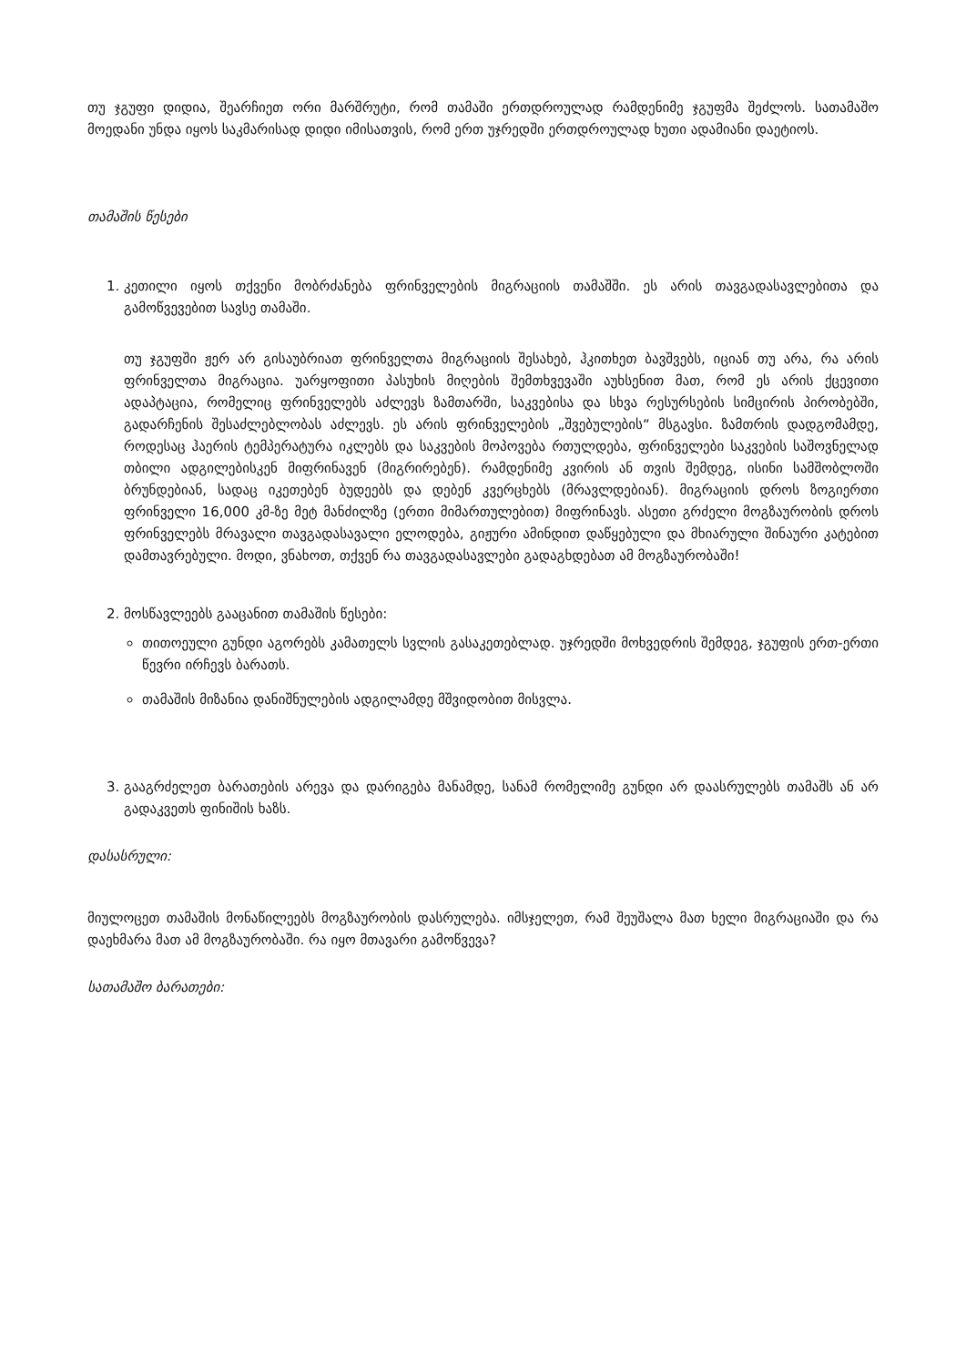თუ ჯგუფი დიდია, შეარჩიეთ ორი მარშრუტი, რომ თამაში ერთდროულად რამდენიმე ჯგუფმა შეძლოს. სათამაშო მოედანი უნდა იყოს საკმარისად დიდი იმისათვის, რომ ერთ უჯრედში ერთდროულად ხუთი ადამიანი დაეტიოს.
თამაშის წესები
1. კეთილი იყოს თქვენი მობრძანება ფრინველების მიგრაციის თამაშში. ეს არის თავგადასავლებითა და გამოწვევებით სავსე თამაში.
თუ ჯგუფში ჟერ არ გისაუბრიათ ფრინველთა მიგრაციის შესახებ, ჰკითხეთ ბავშვებს, იციან თუ არა, რა არის ფრინველთა მიგრაცია. უარყოფითი პასუხის მიღების შემთხვევაში აუხსენით მათ, რომ ეს არის ქცევითი ადაპტაცია, რომელიც ფრინველებს აძლევს ზამთარში, საკვებისა და სხვა რესურსების სიმცირის პირობებში, გადარჩენის შესაძლებლობას აძლევს. ეს არის ფრინველების „შვებულების“ მსგავსი. ზამთრის დადგომამდე, როდესაც ჰაერის ტემპერატურა იკლებს და საკვების მოპოვება რთულდება, ფრინველები საკვების საშოვნელად თბილი ადგილებისკენ მიფრინავენ (მიგრირებენ). რამდენიმე კვირის ან თვის შემდეგ, ისინი სამშობლოში ბრუნდებიან, სადაც იკეთებენ ბუდეებს და დებენ კვერცხებს (მრავლდებიან). მიგრაციის დროს ზოგიერთი ფრინველი 16,000 კმ-ზე მეტ მანძილზე (ერთი მიმართულებით) მიფრინავს. ასეთი გრძელი მოგზაურობის დროს ფრინველებს მრავალი თავგადასავალი ელოდება, გიჟური ამინდით დაწყებული და მხიარული შინაური კატებით დამთავრებული. მოდი, ვნახოთ, თქვენ რა თავგადასავლები გადაგხდებათ ამ მოგზაურობაში!
2. მოსწავლეებს გააცანით თამაშის წესები:
თითოეული გუნდი აგორებს კამათელს სვლის გასაკეთებლად. უჯრედში მოხვედრის შემდეგ, ჯგუფის ერთ-ერთი წევრი ირჩევს ბარათს.
თამაშის მიზანია დანიშნულების ადგილამდე მშვიდობით მისვლა.
3. გააგრძელეთ ბარათების არევა და დარიგება მანამდე, სანამ რომელიმე გუნდი არ დაასრულებს თამაშს ან არ გადაკვეთს ფინიშის ხაზს.
დასასრული:
მიულოცეთ თამაშის მონაწილეებს მოგზაურობის დასრულება. იმსჯელეთ, რამ შეუშალა მათ ხელი მიგრაციაში და რა დაეხმარა მათ ამ მოგზაურობაში. რა იყო მთავარი გამოწვევა?
სათამაშო ბარათები: